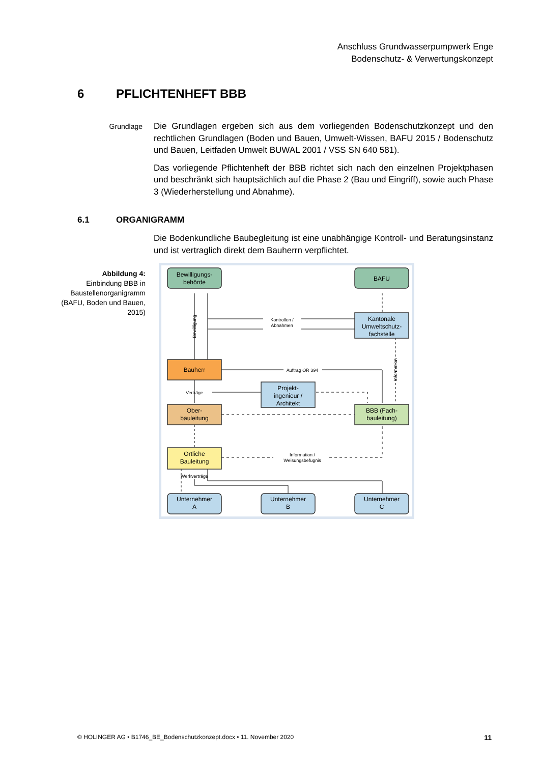Anschluss Grundwasserpumpwerk Enge
Bodenschutz- & Verwertungskonzept
6 PFLICHTENHEFT BBB
Grundlage
Die Grundlagen ergeben sich aus dem vorliegenden Bodenschutzkonzept und den rechtlichen Grundlagen (Boden und Bauen, Umwelt-Wissen, BAFU 2015 / Boden­schutz und Bauen, Leitfaden Umwelt BUWAL 2001 / VSS SN 640 581).
Das vorliegende Pflichtenheft der BBB richtet sich nach den einzelnen Projektpha­sen und beschränkt sich hauptsächlich auf die Phase 2 (Bau und Eingriff), sowie auch Phase 3 (Wiederherstellung und Abnahme).
6.1 ORGANIGRAMM
Die Bodenkundliche Baubegleitung ist eine unabhängige Kontroll- und Beratungs­instanz und ist vertraglich direkt dem Bauherrn verpflichtet.
Abbildung 4:
Einbindung BBB in Baustellenorganigramm (BAFU, Boden und Bauen, 2015)
Bewilligungs-
behörde
BAFU
Kantonale
Umweltschutz-
fachstelle
Bauherr
Projekt-
ingenieur /
Architekt
Ober-
bauleitung
BBB (Fach-
bauleitung)
Örtliche
Bauleitung
Unternehmer
A
Unternehmer
B
Unternehmer
C
Kontrollen /
Abnahmen
Auftrag OR 394
Verträge
Information /
Weisungsbefugnis
Werkverträge
Bewilligung
Information
© HOLINGER AG • B1746_BE_Bodenschutzkonzept.docx • 11. November 2020 11